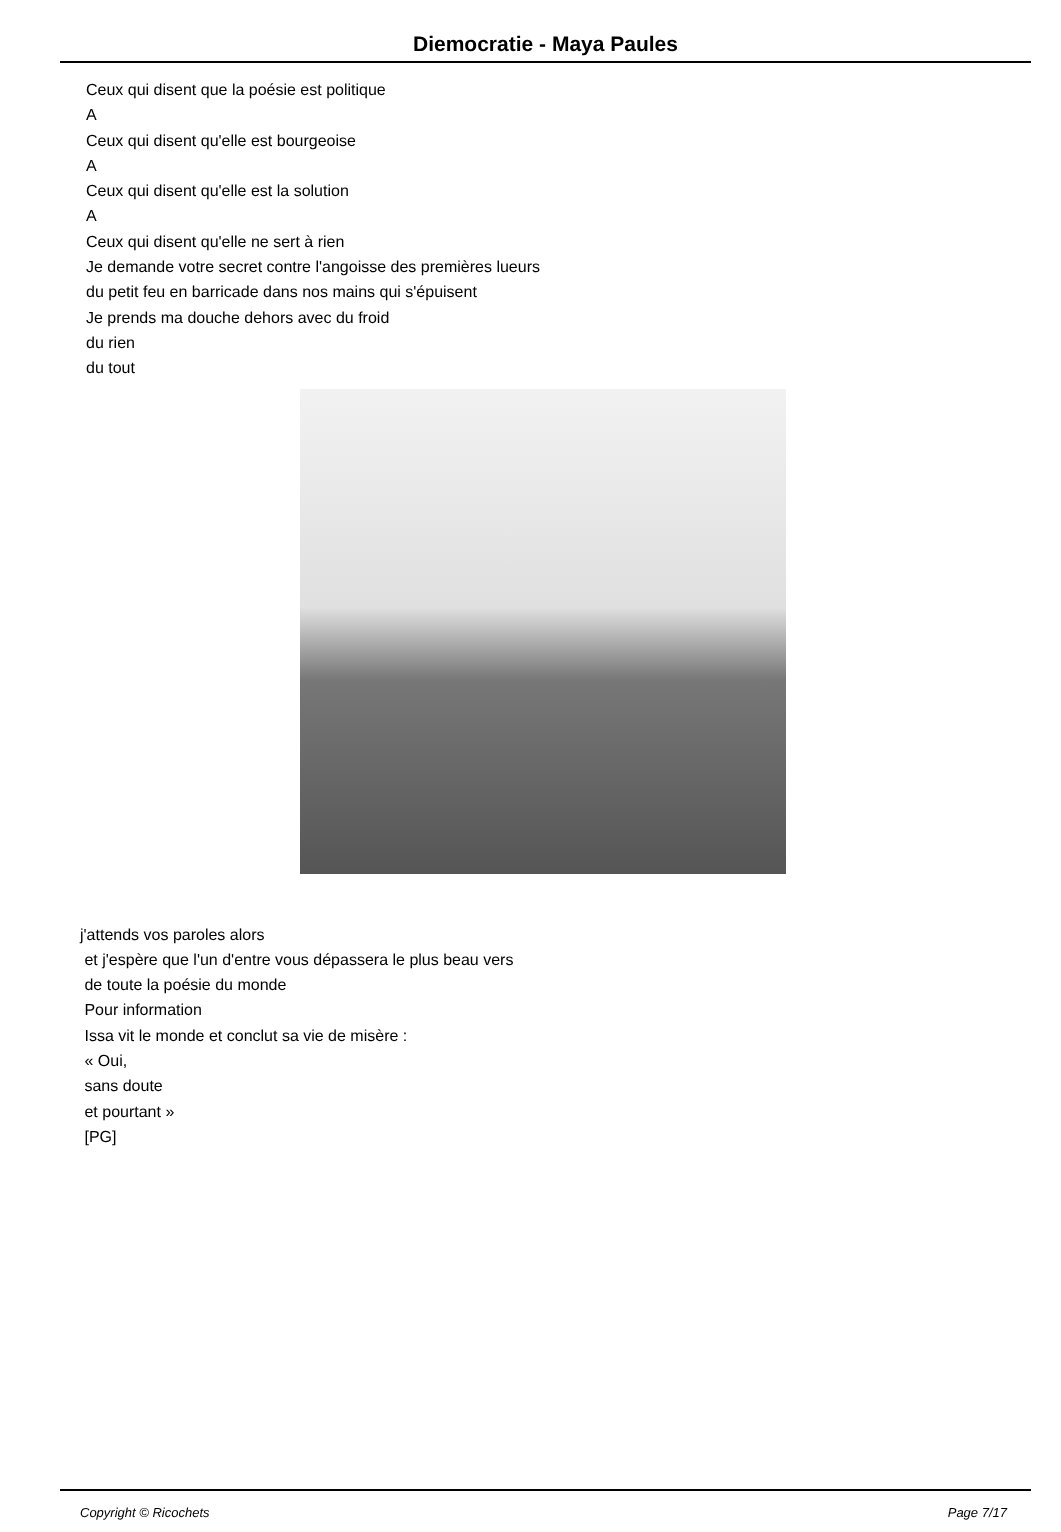Diemocratie - Maya Paules
Ceux qui disent que la poésie est politique
A
Ceux qui disent qu'elle est bourgeoise
A
Ceux qui disent qu'elle est la solution
A
Ceux qui disent qu'elle ne sert à rien
Je demande votre secret contre l'angoisse des premières lueurs
du petit feu en barricade dans nos mains qui s'épuisent
Je prends ma douche dehors avec du froid
du rien
du tout
j'attends vos paroles alors
et j'espère que l'un d'entre vous dépassera le plus beau vers
de toute la poésie du monde
Pour information
Issa vit le monde et conclut sa vie de misère :
« Oui,
sans doute
et pourtant »
[PG]
Copyright © Ricochets Page 7/17